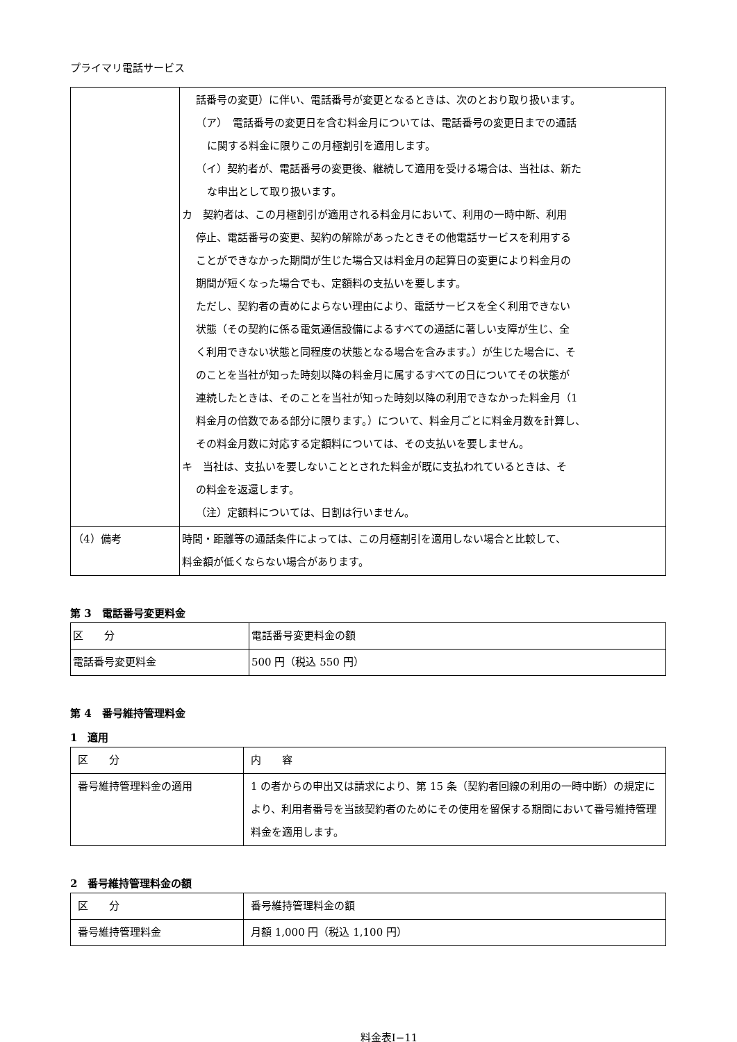プライマリ電話サービス
| | 話番号の変更）に伴い、電話番号が変更となるときは、次のとおり取り扱います。 （ア） 電話番号の変更日を含む料金月については、電話番号の変更日までの通話 に関する料金に限りこの月極割引を適用します。 （イ）契約者が、電話番号の変更後、継続して適用を受ける場合は、当社は、新た な申出として取り扱います。 カ 契約者は、この月極割引が適用される料金月において、利用の一時中断、利用 停止、電話番号の変更、契約の解除があったときその他電話サービスを利用する ことができなかった期間が生じた場合又は料金月の起算日の変更により料金月の 期間が短くなった場合でも、定額料の支払いを要します。 ただし、契約者の責めによらない理由により、電話サービスを全く利用できない 状態（その契約に係る電気通信設備によるすべての通話に著しい支障が生じ、全 く利用できない状態と同程度の状態となる場合を含みます。）が生じた場合に、そ のことを当社が知った時刻以降の料金月に属するすべての日についてその状態が 連続したときは、そのことを当社が知った時刻以降の利用できなかった料金月（1 料金月の倍数である部分に限ります。）について、料金月ごとに料金月数を計算し、 その料金月数に対応する定額料については、その支払いを要しません。 キ 当社は、支払いを要しないこととされた料金が既に支払われているときは、そ の料金を返還します。 （注）定額料については、日割は行いません。 |
| （4）備考 | 時間・距離等の通話条件によっては、この月極割引を適用しない場合と比較して、 料金額が低くならない場合があります。 |
第 3　電話番号変更料金
| 区 分 | 電話番号変更料金の額 |
| 電話番号変更料金 | 500 円（税込 550 円） |
第 4　番号維持管理料金
1　適用
| 区 分 | 内 容 |
| 番号維持管理料金の適用 | 1 の者からの申出又は請求により、第 15 条（契約者回線の利用の一時中断）の規定により、利用者番号を当該契約者のためにその使用を留保する期間において番号維持管理料金を適用します。 |
2　番号維持管理料金の額
| 区 分 | 番号維持管理料金の額 |
| 番号維持管理料金 | 月額 1,000 円（税込 1,100 円） |
料金表Ⅰ−11